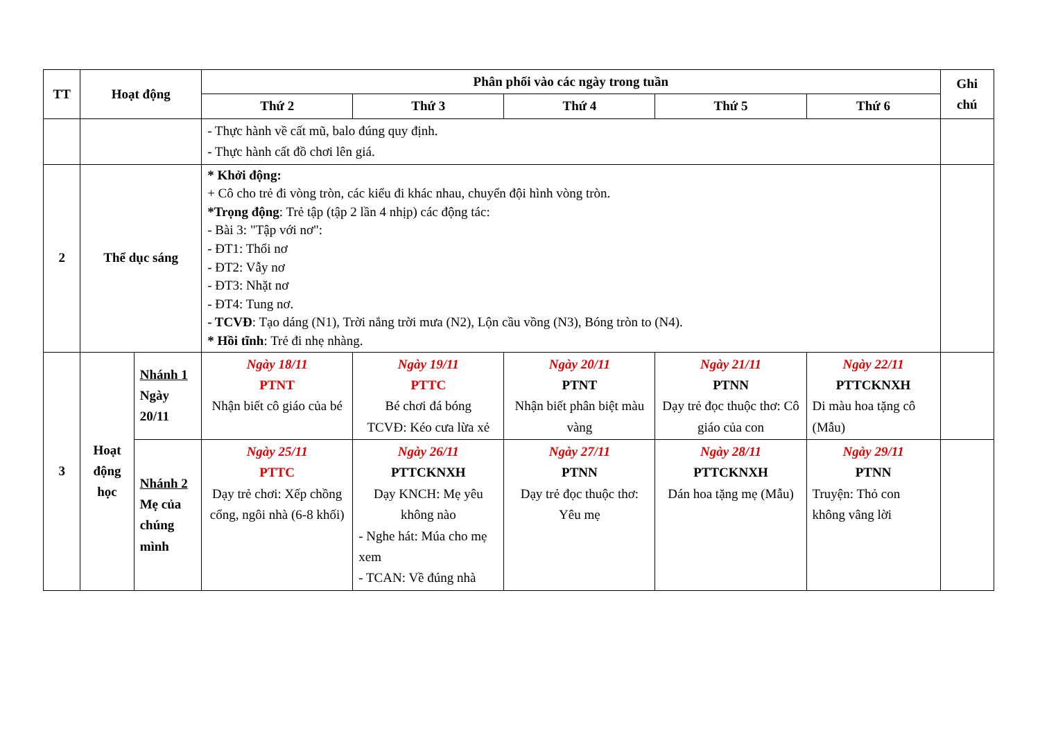| TT | Hoạt động | | Phân phối vào các ngày trong tuần | | | | | Ghi chú |
| --- | --- | --- | --- | --- | --- | --- | --- | --- |
| | | | Thứ 2 | Thứ 3 | Thứ 4 | Thứ 5 | Thứ 6 | |
| | | | - Thực hành về cất mũ, balo đúng quy định. - Thực hành cất đồ chơi lên giá. | | | | | |
| 2 | Thể dục sáng | | * Khởi động: + Cô cho trẻ đi vòng tròn, các kiểu đi khác nhau, chuyển đội hình vòng tròn. *Trọng động : Trẻ tập (tập 2 lần 4 nhịp) các động tác: - Bài 3: "Tập với nơ": - ĐT1: Thổi nơ - ĐT2: Vẫy nơ - ĐT3: Nhặt nơ - ĐT4: Tung nơ. - TCVĐ : Tạo dáng (N1), Trời nắng trời mưa (N2), Lộn cầu vồng (N3), Bóng tròn to (N4). * Hồi tĩnh : Trẻ đi nhẹ nhàng. | | | | | |
| 3 | Hoạt động học | Nhánh 1 Ngày 20/11 | Ngày 18/11 PTNT Nhận biết cô giáo của bé | Ngày 19/11 PTTC Bé chơi đá bóng TCVĐ: Kéo cưa lừa xẻ | Ngày 20/11 PTNT Nhận biết phân biệt màu vàng | Ngày 21/11 PTNN Dạy trẻ đọc thuộc thơ: Cô giáo của con | Ngày 22/11 PTTCKNXH Di màu hoa tặng cô (Mẫu) | |
| | | Nhánh 2 Mẹ của chúng mình | Ngày 25/11 PTTC Dạy trẻ chơi: Xếp chồng cổng, ngôi nhà (6-8 khối) | Ngày 26/11 PTTCKNXH Dạy KNCH: Mẹ yêu không nào - Nghe hát: Múa cho mẹ xem - TCAN: Về đúng nhà | Ngày 27/11 PTNN Dạy trẻ đọc thuộc thơ: Yêu mẹ | Ngày 28/11 PTTCKNXH Dán hoa tặng mẹ (Mẫu) | Ngày 29/11 PTNN Truyện: Thỏ con không vâng lời | |